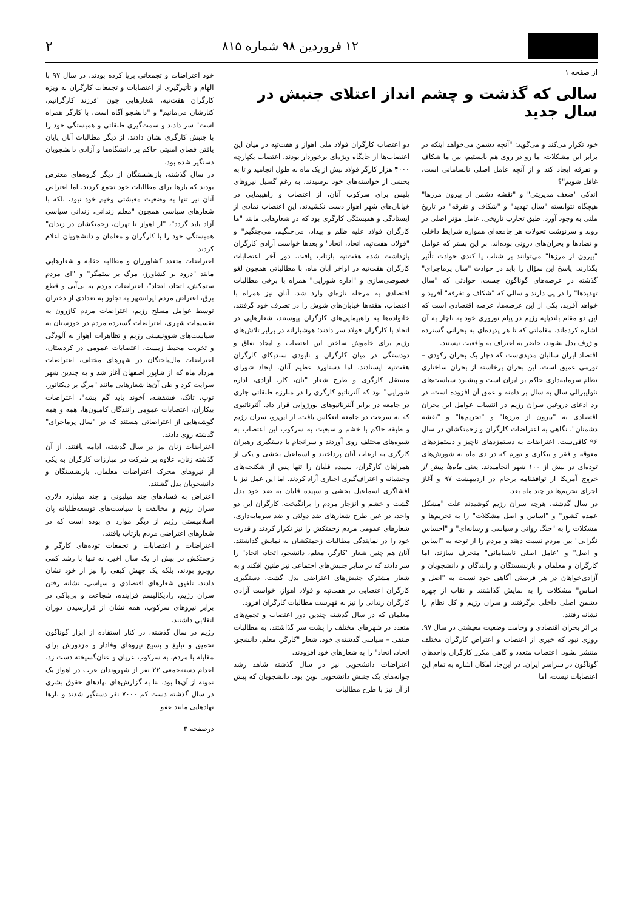۱۲ فروردین ۹۸ شماره ۸۱۵ ۲
از صفحه ۱
سالی که گذشت و چشم انداز اعتلای جنبش در سال جدید
خود تکرار می‌کند و می‌گوید: "آنچه دشمن می‌خواهد اینکه در برابر این مشکلات، ما رو در روی هم بایستیم، بین ما شکاف و تفرقه ایجاد کند و از آنچه عامل اصلی نابسامانی است، غافل شویم"؟
اندکی "ضعف مدیریتی" و "نقشه دشمن از بیرون مرزها" هیچگاه نتوانسته "سال تهدید" و "شکاف و تفرقه" در تاریخ ملتی به وجود آورد. طبق تجارب تاریخی، عامل مؤثر اصلی در روند و سرنوشت تحولات هر جامعه‌ای همواره شرایط داخلی و تضادها و بحران‌های درونی بوده‌اند. بر این بستر که عوامل "بیرون از مرزها" می‌توانند بر شتاب یا کندی حوادث تأثیر بگذارند. پاسخ این سؤال را باید در حوادث "سال پرماجرای" گذشته در عرصه‌های گوناگون جست. حوادثی که "سال تهدیدها" را در پی دارند و سالی که "شکاف و تفرقه" آفرید و خواهد آفرید. یکی از این عرصه‌ها، عرصه اقتصادی است که این دو مقام بلندپایه رژیم در پیام نوروزی خود به ناچار به آن اشاره کرده‌اند. مقاماتی که تا هر پدیده‌ای به بحرانی گسترده و ژرف بدل نشوند، حاضر به اعتراف به واقعیت نیستند.
اقتصاد ایران سالیان مدیدی‌ست که دچار یک بحران رکودی – تورمی عمیق است. این بحران برخاسته از بحران ساختاری نظام سرمایه‌داری حاکم بر ایران است و پیشبرد سیاست‌های نئولیبرالی سال به سال بر دامنه و عمق آن افزوده است. در رد ادعای دروغین سران رژیم در انتساب عوامل این بحران اقتصادی به "بیرون از مرزها" و "تحریم‌ها" و "نقشه دشمنان"، نگاهی به اعتراضات کارگران و زحمتکشان در سال ۹۶ کافی‌ست. اعتراضات به دستمزدهای ناچیز و دستمزدهای معوقه و فقر و بیکاری و تورم که در دی ماه به شورش‌های توده‌ای در بیش از ۱۰۰ شهر انجامیدند. یعنی ماه‌ها پیش از خروج آمریکا از توافقنامه برجام در اردیبهشت ۹۷ و آغاز اجرای تحریم‌ها در چند ماه بعد.
در سال گذشته، هرچه سران رژیم کوشیدند علت "مشکل عمده کشور" و "اساس و اصل مشکلات" را به تحریم‌ها و مشکلات را به "جنگ روانی و سیاسی و رسانه‌ای" و "احساس نگرانی" بین مردم نسبت دهند و مردم را از توجه به "اساس و اصل" و "عامل اصلی نابسامانی" منحرف سازند، اما کارگران و معلمان و بازنشستگان و رانندگان و دانشجویان و آزادی‌خواهان در هر فرصتی آگاهی خود نسبت به "اصل و اساس" مشکلات را به نمایش گذاشتند و نقاب از چهره دشمن اصلی داخلی برگرفتند و سران رژیم و کل نظام را نشانه رفتند.
بر اثر بحران اقتصادی و وخامت وضعیت معیشتی در سال ۹۷، روزی نبود که خبری از اعتصاب و اعتراض کارگران مختلف منتشر نشود. اعتصاب متعدد و گاهی مکرر کارگران واحدهای گوناگون در سراسر ایران. در این‌جا، امکان اشاره به تمام این اعتصابات نیست، اما
دو اعتصاب کارگران فولاد ملی اهواز و هفت‌تپه در میان این اعتصاب‌ها از جایگاه ویژه‌ای برخوردار بودند. اعتصاب یکپارچه ۴۰۰۰ هزار کارگر فولاد بیش از یک ماه به طول انجامید و تا به بخشی از خواسته‌های خود نرسیدند، به رغم گسیل نیروهای پلیس برای سرکوب آنان، از اعتصاب و راهپیمایی در خیابان‌های شهر اهواز دست نکشیدند. این اعتصاب نمادی از ایستادگی و همبستگی کارگری بود که در شعارهایی مانند "ما کارگران فولاد علیه ظلم و بیداد، می‌جنگیم، می‌جنگیم" و "فولاد، هفت‌تپه، اتحاد، اتحاد" و بعدها خواست آزادی کارگران بازداشت شده هفت‌تپه بازتاب یافت. دور آخر اعتصابات کارگران هفت‌تپه در اواخر آبان ماه، با مطالباتی همچون لغو خصوصی‌سازی و "اداره شورایی" همراه با برخی مطالبات اقتصادی به مرحله تازه‌ای وارد شد. آنان نیز همراه با اعتصاب، هفته‌ها خیابان‌های شوش را در تصرف خود گرفتند، خانواده‌ها به راهپیمایی‌های کارگران پیوستند، شعارهایی در اتحاد با کارگران فولاد سر دادند؛ هوشیارانه در برابر تلاش‌های رژیم برای خاموش ساختن این اعتصاب و ایجاد نفاق و دودستگی در میان کارگران و نابودی سندیکای کارگران هفت‌تپه ایستادند. اما دستاورد عظیم آنان، ایجاد شورای مستقل کارگری و طرح شعار "نان، کار، آزادی، اداره شورایی" بود که آلترناتیو کارگری را در مبارزه طبقاتی جاری در جامعه در برابر آلترناتیوهای بورژوایی قرار داد. آلترناتیوی که به سرعت در جامعه انعکاس یافت. از این‌رو، سران رژیم و طبقه حاکم با خشم و سبعیت به سرکوب این اعتصاب به شیوه‌های مختلف روی آوردند و سرانجام با دستگیری رهبران کارگری به ارعاب آنان پرداختند و اسماعیل بخشی و یکی از همراهان کارگران، سپیده قلیان را تنها پس از شکنجه‌های وحشیانه و اعتراف‌گیری اجباری آزاد کردند. اما این عمل نیز با افشاگری اسماعیل بخشی و سپیده قلیان به ضد خود بدل گشت و خشم و انزجار مردم را برانگیخت. کارگران این دو واحد، در عین طرح شعارهای ضد دولتی و ضد سرمایه‌داری، شعارهای عمومی مردم زحمتکش را نیز تکرار کردند و قدرت خود را در نمایندگی مطالبات زحمتکشان به نمایش گذاشتند. آنان هم چنین شعار "کارگر، معلم، دانشجو، اتحاد، اتحاد" را سر دادند که در سایر جنبش‌های اجتماعی نیز طنین افکند و به شعار مشترک جنبش‌های اعتراضی بدل گشت. دستگیری کارگران اعتصابی در هفت‌تپه و فولاد اهواز، خواست آزادی کارگران زندانی را نیز به فهرست مطالبات کارگران افزود.
معلمان که در سال گذشته چندین دور اعتصاب و تجمع‌های متعدد در شهرهای مختلف را پشت سر گذاشتند، به مطالبات صنفی – سیاسی گذشته‌ی خود، شعار "کارگر، معلم، دانشجو، اتحاد، اتحاد" را به شعارهای خود افزودند.
اعتراضات دانشجویی نیز در سال گذشته شاهد رشد جوانه‌های یک جنبش دانشجویی نوین بود. دانشجویان که پیش از آن نیز با طرح مطالبات
خود اعتراضات و تجمعاتی برپا کرده بودند، در سال ۹۷ با الهام و تأثیرگیری از اعتصابات و تجمعات کارگران به ویژه کارگران هفت‌تپه، شعارهایی چون "فرزند کارگرانیم، کنارشان می‌مانیم" و "دانشجو آگاه است، با کارگر همراه است" سر دادند و سمت‌گیری طبقاتی و همبستگی خود را با جنبش کارگری نشان دادند. از دیگر مطالبات آنان پایان یافتن فضای امنیتی حاکم بر دانشگاه‌ها و آزادی دانشجویان دستگیر شده بود.
در سال گذشته، بازنشستگان از دیگر گروه‌های معترض بودند که بارها برای مطالبات خود تجمع کردند. اما اعتراض آنان نیز تنها به وضعیت معیشتی وخیم خود نبود، بلکه با شعارهای سیاسی همچون "معلم زندانی، زندانی سیاسی آزاد باید گردد"، "از اهواز تا تهران، زحمتکشان در زندان" همبستگی خود را با کارگران و معلمان و دانشجویان اعلام کردند.
اعتراضات متعدد کشاورزان و مطالبه حقابه و شعارهایی مانند "درود بر کشاورز، مرگ بر ستمگر" و "ای مردم ستمکش، اتحاد، اتحاد"، اعتراضات مردم به بی‌آبی و قطع برق، اعتراض مردم ایرانشهر به تجاوز به تعدادی از دختران توسط عوامل مسلح رژیم، اعتراضات مردم کازرون به تقسیمات شهری، اعتراضات گسترده مردم در خوزستان به سیاست‌های شوونیستی رژیم و تظاهرات اهواز به آلودگی و تخریب محیط زیست، اعتصابات عمومی در کردستان، اعتراضات مال‌باختگان در شهرهای مختلف، اعتراضات مرداد ماه که از شاپور اصفهان آغاز شد و به چندین شهر سرایت کرد و طی آن‌ها شعارهایی مانند "مرگ بر دیکتاتور، توپ، تانک، فشفشه، آخوند باید گم بشه"، اعتراضات بیکاران، اعتصابات عمومی رانندگان کامیون‌ها، همه و همه گوشه‌هایی از اعتراضاتی هستند که در "سال پرماجرای" گذشته روی دادند.
اعتراضات زنان نیز در سال گذشته، ادامه یافتند. از آن گذشته زنان، علاوه بر شرکت در مبارزات کارگران به یکی از نیروهای محرک اعتراضات معلمان، بازنشستگان و دانشجویان بدل گشتند.
اعتراض به فسادهای چند میلیونی و چند میلیارد دلاری سران رژیم و مخالفت با سیاست‌های توسعه‌طلبانه پان اسلامیستی رژیم از دیگر موارد ی بوده است که در شعارهای اعتراضی مردم بازتاب یافتند.
اعتراضات و اعتصابات و تجمعات توده‌های کارگر و زحمتکش در بیش از یک سال اخیر، نه تنها با رشد کمی روبرو بودند، بلکه یک جهش کیفی را نیز از خود نشان دادند. تلفیق شعارهای اقتصادی و سیاسی، نشانه رفتن سران رژیم، رادیکالیسم فزاینده، شجاعت و بی‌باکی در برابر نیروهای سرکوب، همه نشان از فرارسیدن دوران انقلابی داشتند.
رژیم در سال گذشته، در کنار استفاده از ابزار گوناگون تحمیق و تبلیغ و بسیج نیروهای وفادار و مزدورش برای مقابله با مردم، به سرکوب عریان و عنان‌گسیخته دست زد. اعدام دسته‌جمعی ۲۲ نفر از شهروندان عرب در اهواز یک نمونه از آن‌ها بود. بنا به گزارش‌های نهادهای حقوق بشری در سال گذشته دست کم ۷۰۰۰ نفر دستگیر شدند و بارها نهادهایی مانند عفو
درصفحه ۳